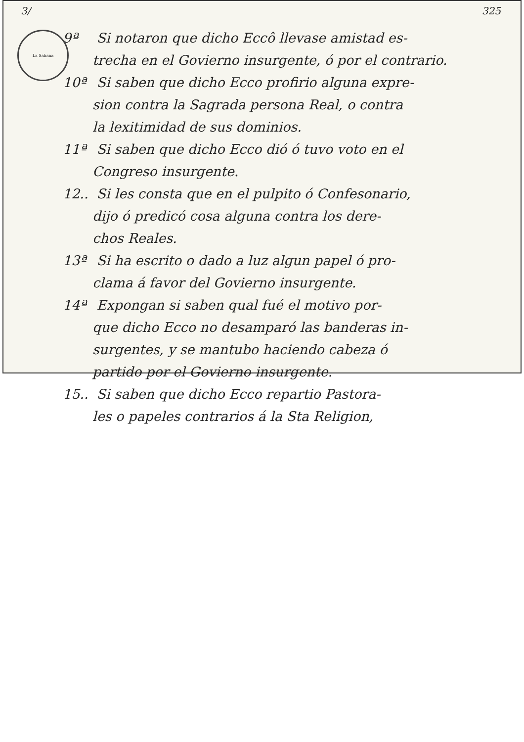3/ 325
La Sabana
9ª Si notaron que dicho Eccô llevase amistad es-
trecha en el Govierno insurgente, ó por el contrario.
10ª Si saben que dicho Ecco profirio alguna expre-
sion contra la Sagrada persona Real, o contra
la lexitimidad de sus dominios.
11ª Si saben que dicho Ecco dió ó tuvo voto en el
Congreso insurgente.
12.. Si les consta que en el pulpito ó Confesonario,
dijo ó predicó cosa alguna contra los dere-
chos Reales.
13ª Si ha escrito o dado a luz algun papel ó pro-
clama á favor del Govierno insurgente.
14ª Expongan si saben qual fué el motivo por-
que dicho Ecco no desamparó las banderas in-
surgentes, y se mantubo haciendo cabeza ó
partido por el Govierno insurgente.
15.. Si saben que dicho Ecco repartio Pastora-
les o papeles contrarios á la Sta Religion,